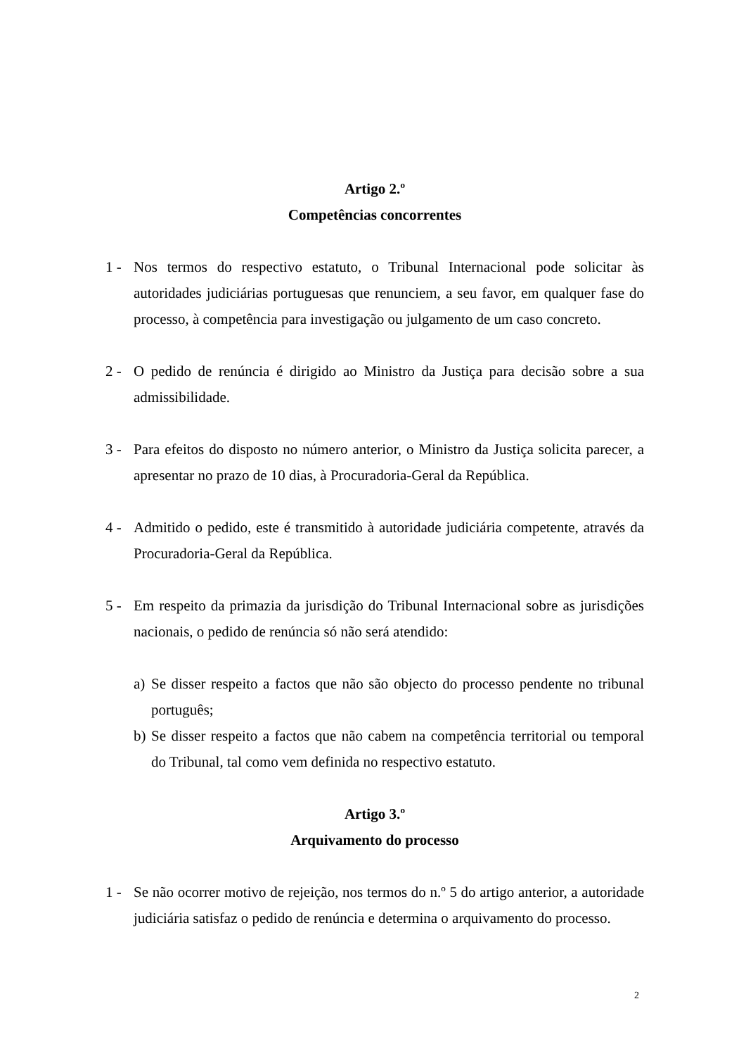Artigo 2.º
Competências concorrentes
1 - Nos termos do respectivo estatuto, o Tribunal Internacional pode solicitar às autoridades judiciárias portuguesas que renunciem, a seu favor, em qualquer fase do processo, à competência para investigação ou julgamento de um caso concreto.
2 - O pedido de renúncia é dirigido ao Ministro da Justiça para decisão sobre a sua admissibilidade.
3 - Para efeitos do disposto no número anterior, o Ministro da Justiça solicita parecer, a apresentar no prazo de 10 dias, à Procuradoria-Geral da República.
4 - Admitido o pedido, este é transmitido à autoridade judiciária competente, através da Procuradoria-Geral da República.
5 - Em respeito da primazia da jurisdição do Tribunal Internacional sobre as jurisdições nacionais, o pedido de renúncia só não será atendido:
a) Se disser respeito a factos que não são objecto do processo pendente no tribunal português;
b) Se disser respeito a factos que não cabem na competência territorial ou temporal do Tribunal, tal como vem definida no respectivo estatuto.
Artigo 3.º
Arquivamento do processo
1 - Se não ocorrer motivo de rejeição, nos termos do n.º 5 do artigo anterior, a autoridade judiciária satisfaz o pedido de renúncia e determina o arquivamento do processo.
2